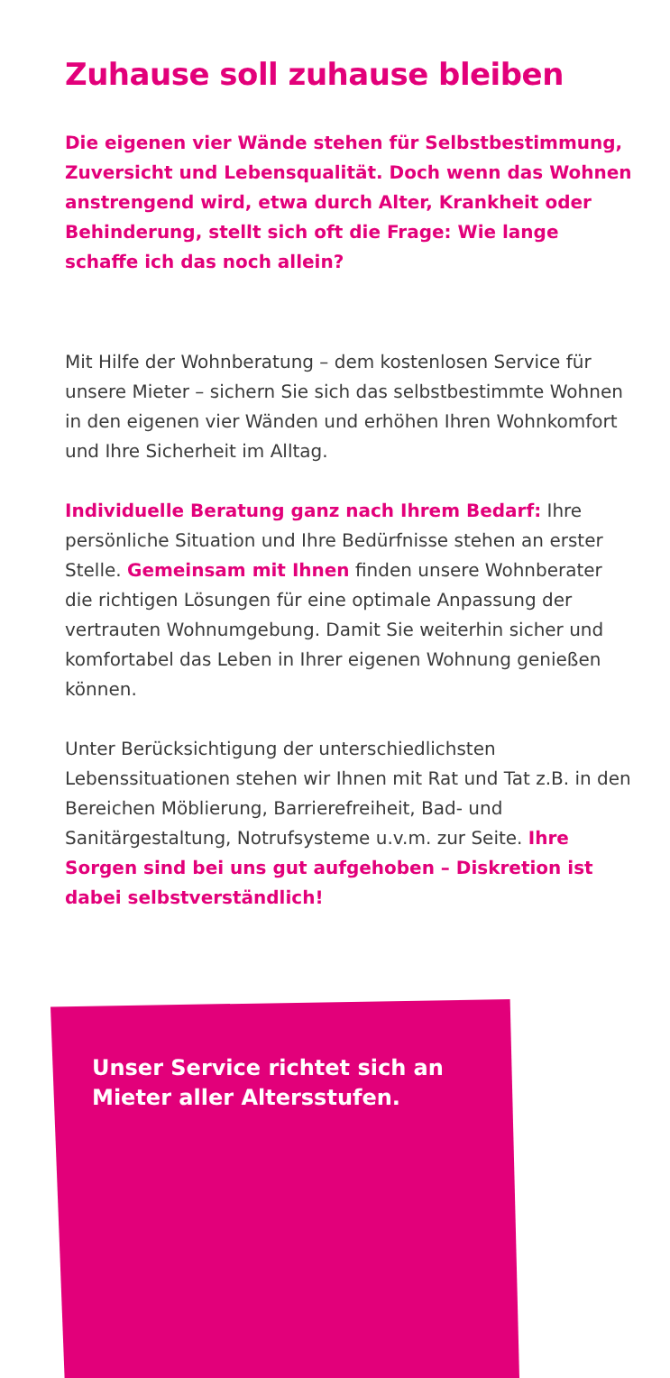Zuhause soll zuhause bleiben
Die eigenen vier Wände stehen für Selbstbestimmung, Zuversicht und Lebensqualität. Doch wenn das Wohnen anstrengend wird, etwa durch Alter, Krankheit oder Behinderung, stellt sich oft die Frage: Wie lange schaffe ich das noch allein?
Mit Hilfe der Wohnberatung – dem kostenlosen Service für unsere Mieter – sichern Sie sich das selbstbestimmte Wohnen in den eigenen vier Wänden und erhöhen Ihren Wohnkomfort und Ihre Sicherheit im Alltag.
Individuelle Beratung ganz nach Ihrem Bedarf: Ihre persönliche Situation und Ihre Bedürfnisse stehen an erster Stelle. Gemeinsam mit Ihnen finden unsere Wohnberater die richtigen Lösungen für eine optimale Anpassung der vertrauten Wohnumgebung. Damit Sie weiterhin sicher und komfortabel das Leben in Ihrer eigenen Wohnung genießen können.
Unter Berücksichtigung der unterschiedlichsten Lebenssituationen stehen wir Ihnen mit Rat und Tat z.B. in den Bereichen Möblierung, Barrierefreiheit, Bad- und Sanitärgestaltung, Notrufsysteme u.v.m. zur Seite. Ihre Sorgen sind bei uns gut aufgehoben – Diskretion ist dabei selbstverständlich!
Unser Service richtet sich an
Mieter aller Altersstufen.